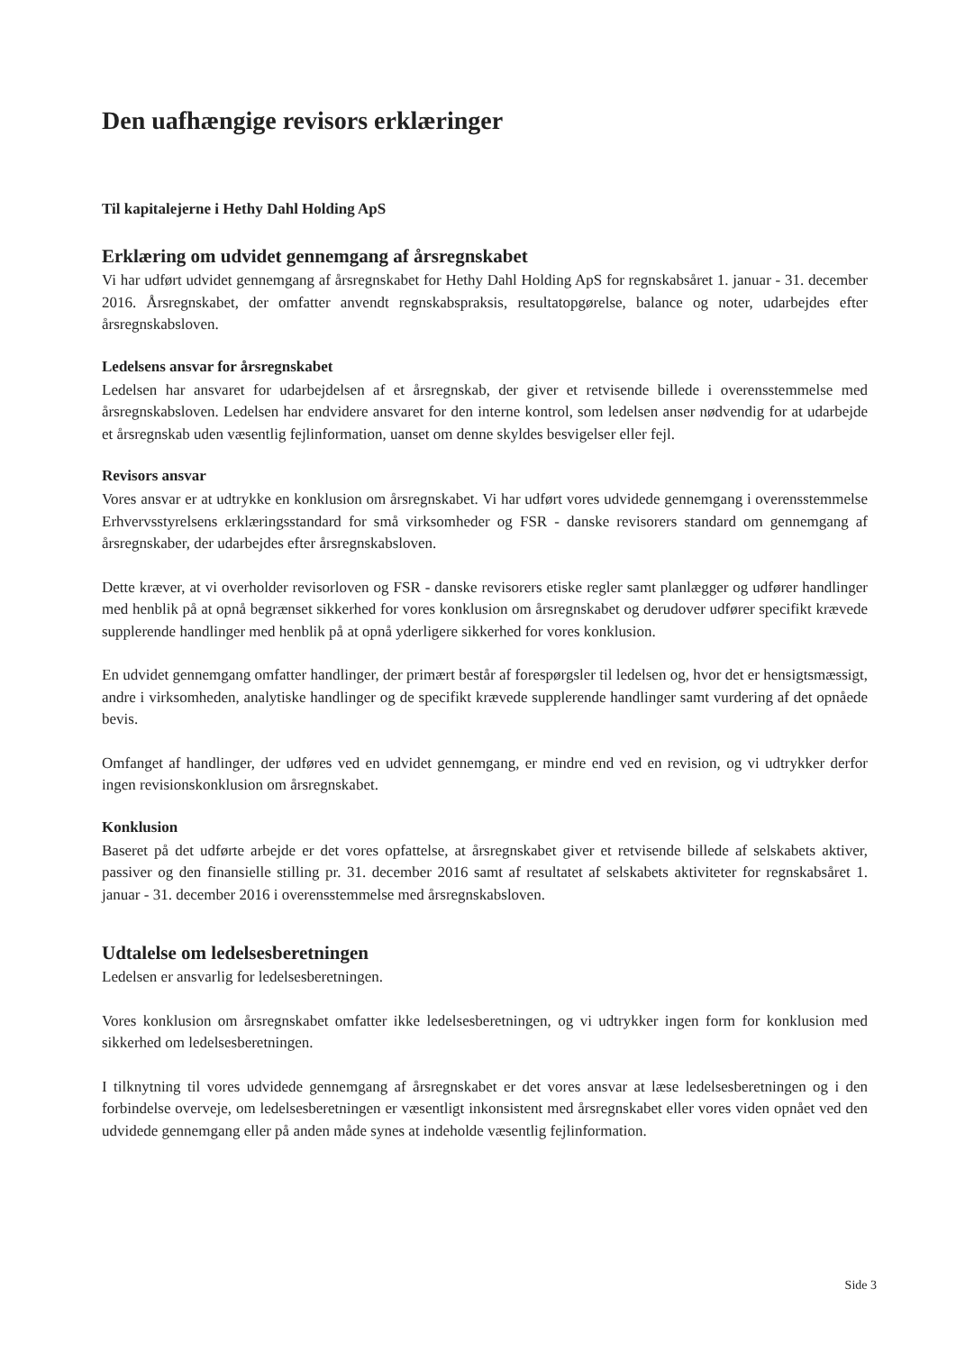Den uafhængige revisors erklæringer
Til kapitalejerne i Hethy Dahl Holding ApS
Erklæring om udvidet gennemgang af årsregnskabet
Vi har udført udvidet gennemgang af årsregnskabet for Hethy Dahl Holding ApS for regnskabsåret 1. januar - 31. december 2016. Årsregnskabet, der omfatter anvendt regnskabspraksis, resultatopgørelse, balance og noter, udarbejdes efter årsregnskabsloven.
Ledelsens ansvar for årsregnskabet
Ledelsen har ansvaret for udarbejdelsen af et årsregnskab, der giver et retvisende billede i overensstemmelse med årsregnskabsloven. Ledelsen har endvidere ansvaret for den interne kontrol, som ledelsen anser nødvendig for at udarbejde et årsregnskab uden væsentlig fejlinformation, uanset om denne skyldes besvigelser eller fejl.
Revisors ansvar
Vores ansvar er at udtrykke en konklusion om årsregnskabet. Vi har udført vores udvidede gennemgang i overensstemmelse Erhvervsstyrelsens erklæringsstandard for små virksomheder og FSR - danske revisorers standard om gennemgang af årsregnskaber, der udarbejdes efter årsregnskabsloven.
Dette kræver, at vi overholder revisorloven og FSR - danske revisorers etiske regler samt planlægger og udfører handlinger med henblik på at opnå begrænset sikkerhed for vores konklusion om årsregnskabet og derudover udfører specifikt krævede supplerende handlinger med henblik på at opnå yderligere sikkerhed for vores konklusion.
En udvidet gennemgang omfatter handlinger, der primært består af forespørgsler til ledelsen og, hvor det er hensigtsmæssigt, andre i virksomheden, analytiske handlinger og de specifikt krævede supplerende handlinger samt vurdering af det opnåede bevis.
Omfanget af handlinger, der udføres ved en udvidet gennemgang, er mindre end ved en revision, og vi udtrykker derfor ingen revisionskonklusion om årsregnskabet.
Konklusion
Baseret på det udførte arbejde er det vores opfattelse, at årsregnskabet giver et retvisende billede af selskabets aktiver, passiver og den finansielle stilling pr. 31. december 2016 samt af resultatet af selskabets aktiviteter for regnskabsåret 1. januar - 31. december 2016 i overensstemmelse med årsregnskabsloven.
Udtalelse om ledelsesberetningen
Ledelsen er ansvarlig for ledelsesberetningen.
Vores konklusion om årsregnskabet omfatter ikke ledelsesberetningen, og vi udtrykker ingen form for konklusion med sikkerhed om ledelsesberetningen.
I tilknytning til vores udvidede gennemgang af årsregnskabet er det vores ansvar at læse ledelsesberetningen og i den forbindelse overveje, om ledelsesberetningen er væsentligt inkonsistent med årsregnskabet eller vores viden opnået ved den udvidede gennemgang eller på anden måde synes at indeholde væsentlig fejlinformation.
Side 3